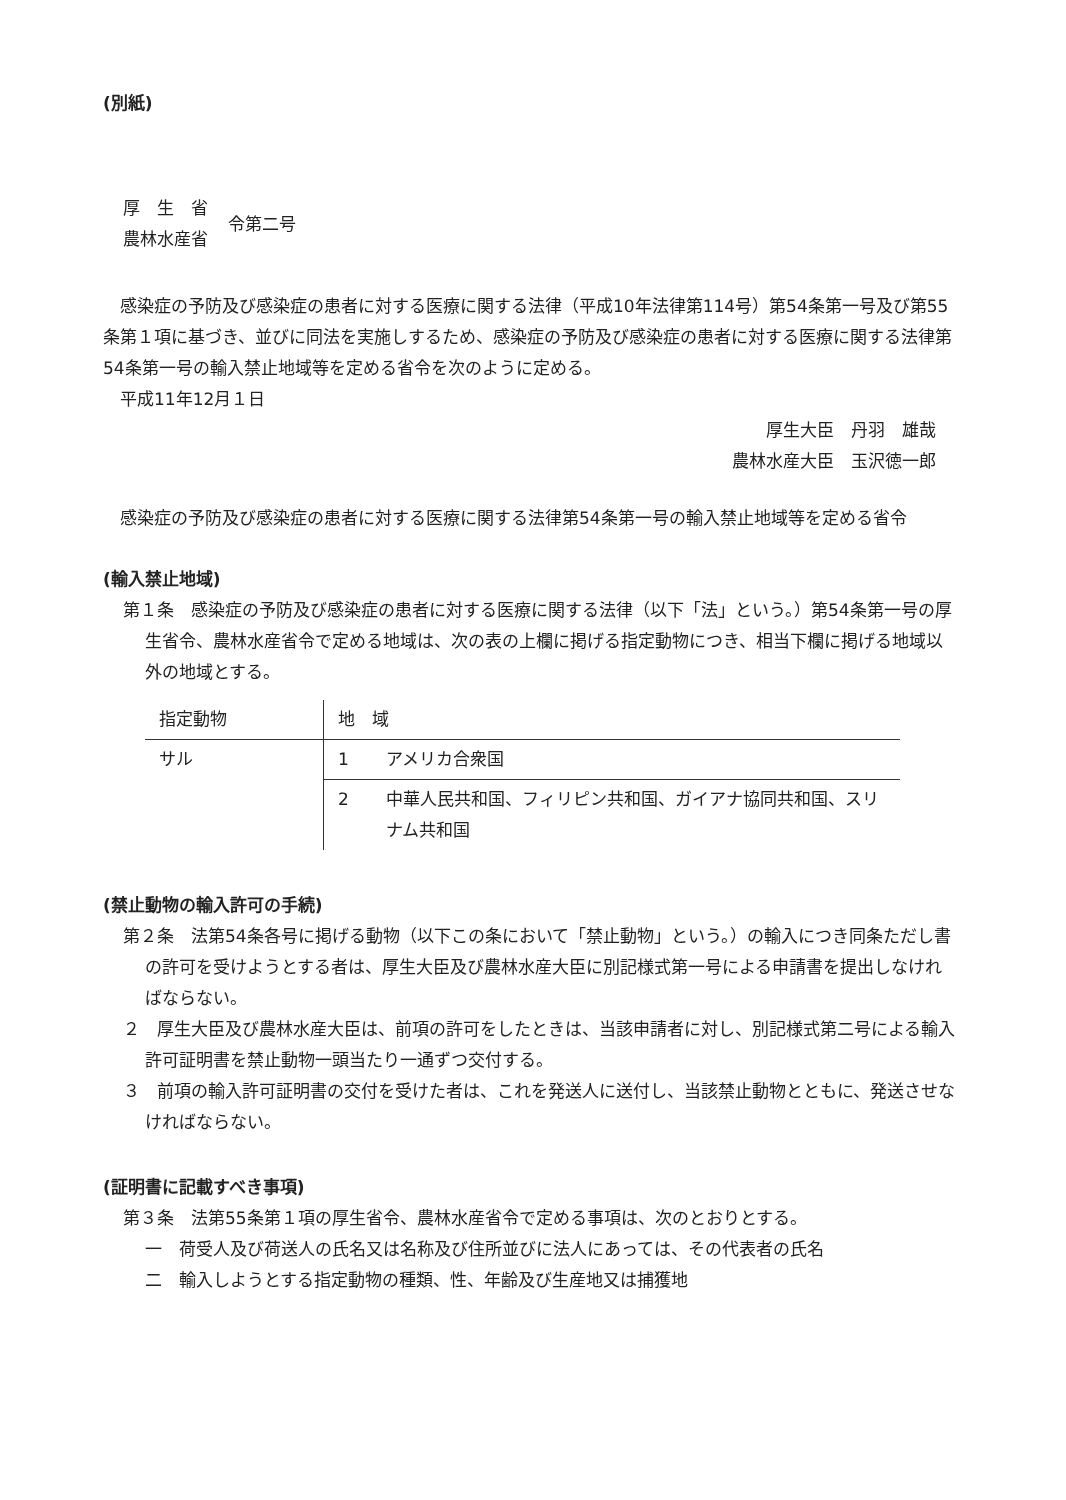(別紙)
厚　生　省
農林水産省
令第二号
感染症の予防及び感染症の患者に対する医療に関する法律（平成10年法律第114号）第54条第一号及び第55条第１項に基づき、並びに同法を実施しするため、感染症の予防及び感染症の患者に対する医療に関する法律第54条第一号の輸入禁止地域等を定める省令を次のように定める。
平成11年12月１日
厚生大臣　丹羽　雄哉
農林水産大臣　玉沢徳一郎
感染症の予防及び感染症の患者に対する医療に関する法律第54条第一号の輸入禁止地域等を定める省令
(輸入禁止地域)
第１条　感染症の予防及び感染症の患者に対する医療に関する法律（以下「法」という。）第54条第一号の厚生省令、農林水産省令で定める地域は、次の表の上欄に掲げる指定動物につき、相当下欄に掲げる地域以外の地域とする。
| 指定動物 | 地 域 | |
| サル | 1 | アメリカ合衆国 |
| | 2 | 中華人民共和国、フィリピン共和国、ガイアナ協同共和国、スリナム共和国 |
(禁止動物の輸入許可の手続)
第２条　法第54条各号に掲げる動物（以下この条において「禁止動物」という。）の輸入につき同条ただし書の許可を受けようとする者は、厚生大臣及び農林水産大臣に別記様式第一号による申請書を提出しなければならない。
２　厚生大臣及び農林水産大臣は、前項の許可をしたときは、当該申請者に対し、別記様式第二号による輸入許可証明書を禁止動物一頭当たり一通ずつ交付する。
３　前項の輸入許可証明書の交付を受けた者は、これを発送人に送付し、当該禁止動物とともに、発送させなければならない。
(証明書に記載すべき事項)
第３条　法第55条第１項の厚生省令、農林水産省令で定める事項は、次のとおりとする。
一　荷受人及び荷送人の氏名又は名称及び住所並びに法人にあっては、その代表者の氏名
二　輸入しようとする指定動物の種類、性、年齢及び生産地又は捕獲地